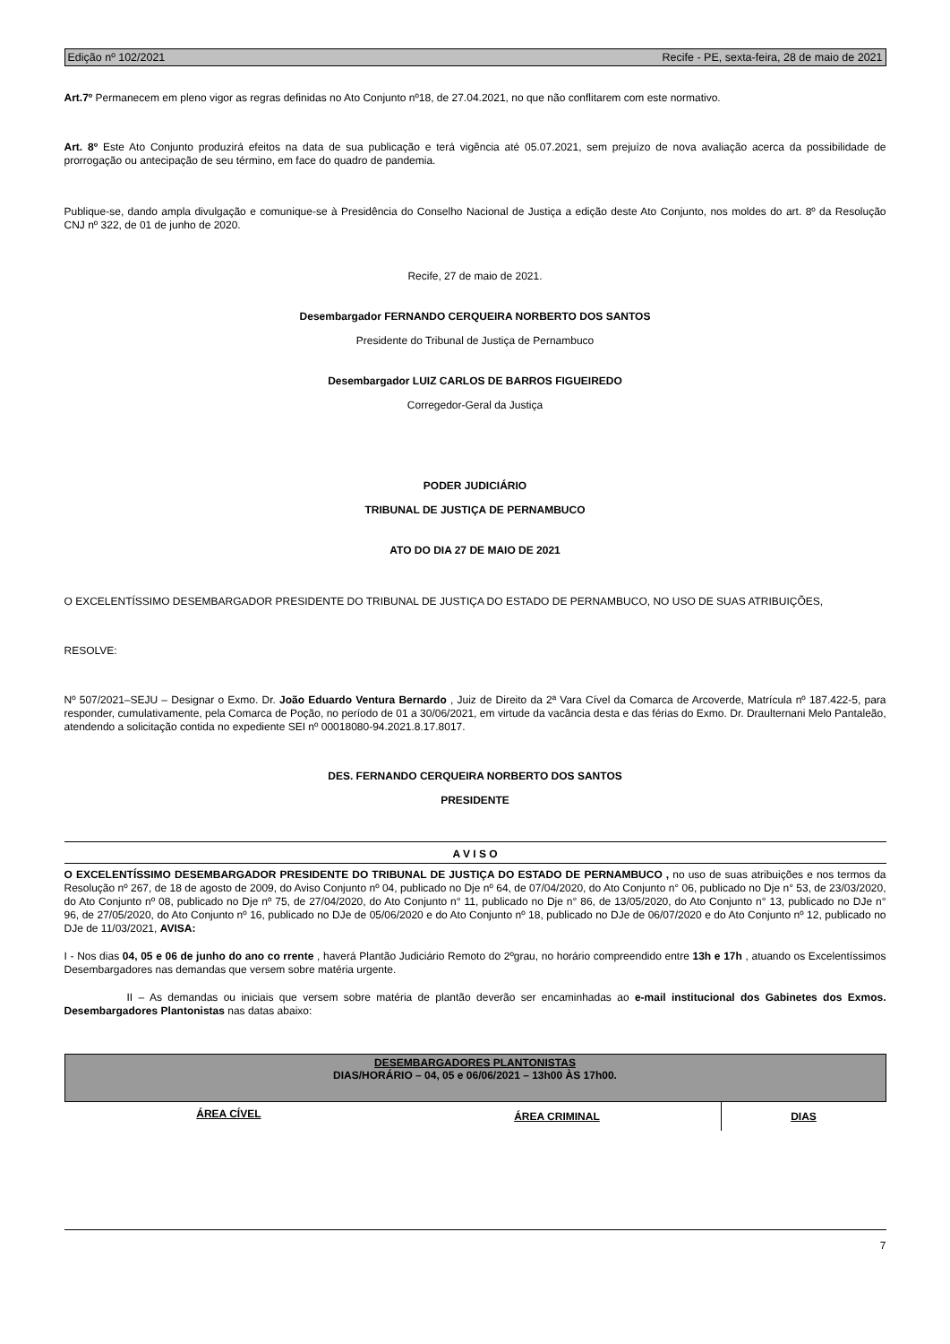Edição nº 102/2021 Recife - PE, sexta-feira, 28 de maio de 2021
Art.7º Permanecem em pleno vigor as regras definidas no Ato Conjunto nº18, de 27.04.2021, no que não conflitarem com este normativo.
Art. 8º Este Ato Conjunto produzirá efeitos na data de sua publicação e terá vigência até 05.07.2021, sem prejuízo de nova avaliação acerca da possibilidade de prorrogação ou antecipação de seu término, em face do quadro de pandemia.
Publique-se, dando ampla divulgação e comunique-se à Presidência do Conselho Nacional de Justiça a edição deste Ato Conjunto, nos moldes do art. 8º da Resolução CNJ nº 322, de 01 de junho de 2020.
Recife, 27 de maio de 2021.
Desembargador FERNANDO CERQUEIRA NORBERTO DOS SANTOS
Presidente do Tribunal de Justiça de Pernambuco
Desembargador LUIZ CARLOS DE BARROS FIGUEIREDO
Corregedor-Geral da Justiça
PODER JUDICIÁRIO
TRIBUNAL DE JUSTIÇA DE PERNAMBUCO
ATO DO DIA 27 DE MAIO DE 2021
O EXCELENTÍSSIMO DESEMBARGADOR PRESIDENTE DO TRIBUNAL DE JUSTIÇA DO ESTADO DE PERNAMBUCO, NO USO DE SUAS ATRIBUIÇÕES,
RESOLVE:
Nº 507/2021–SEJU – Designar o Exmo. Dr. João Eduardo Ventura Bernardo , Juiz de Direito da 2ª Vara Cível da Comarca de Arcoverde, Matrícula nº 187.422-5, para responder, cumulativamente, pela Comarca de Poção, no período de 01 a 30/06/2021, em virtude da vacância desta e das férias do Exmo. Dr. Draulternani Melo Pantaleão, atendendo a solicitação contida no expediente SEI nº 00018080-94.2021.8.17.8017.
DES. FERNANDO CERQUEIRA NORBERTO DOS SANTOS
PRESIDENTE
A V I S O
O EXCELENTÍSSIMO DESEMBARGADOR PRESIDENTE DO TRIBUNAL DE JUSTIÇA DO ESTADO DE PERNAMBUCO , no uso de suas atribuições e nos termos da Resolução nº 267, de 18 de agosto de 2009, do Aviso Conjunto nº 04, publicado no Dje nº 64, de 07/04/2020, do Ato Conjunto n° 06, publicado no Dje n° 53, de 23/03/2020, do Ato Conjunto nº 08, publicado no Dje nº 75, de 27/04/2020, do Ato Conjunto n° 11, publicado no Dje n° 86, de 13/05/2020, do Ato Conjunto n° 13, publicado no DJe n° 96, de 27/05/2020, do Ato Conjunto nº 16, publicado no DJe de 05/06/2020 e do Ato Conjunto nº 18, publicado no DJe de 06/07/2020 e do Ato Conjunto nº 12, publicado no DJe de 11/03/2021, AVISA:
I - Nos dias 04, 05 e 06 de junho do ano co rrente , haverá Plantão Judiciário Remoto do 2ºgrau, no horário compreendido entre 13h e 17h , atuando os Excelentíssimos Desembargadores nas demandas que versem sobre matéria urgente.
II – As demandas ou iniciais que versem sobre matéria de plantão deverão ser encaminhadas ao e-mail institucional dos Gabinetes dos Exmos. Desembargadores Plantonistas nas datas abaixo:
| DESEMBARGADORES PLANTONISTAS DIAS/HORÁRIO – 04, 05 e 06/06/2021 – 13h00 ÀS 17h00. | | |
| --- | --- | --- |
| ÁREA CÍVEL | ÁREA CRIMINAL | DIAS |
7